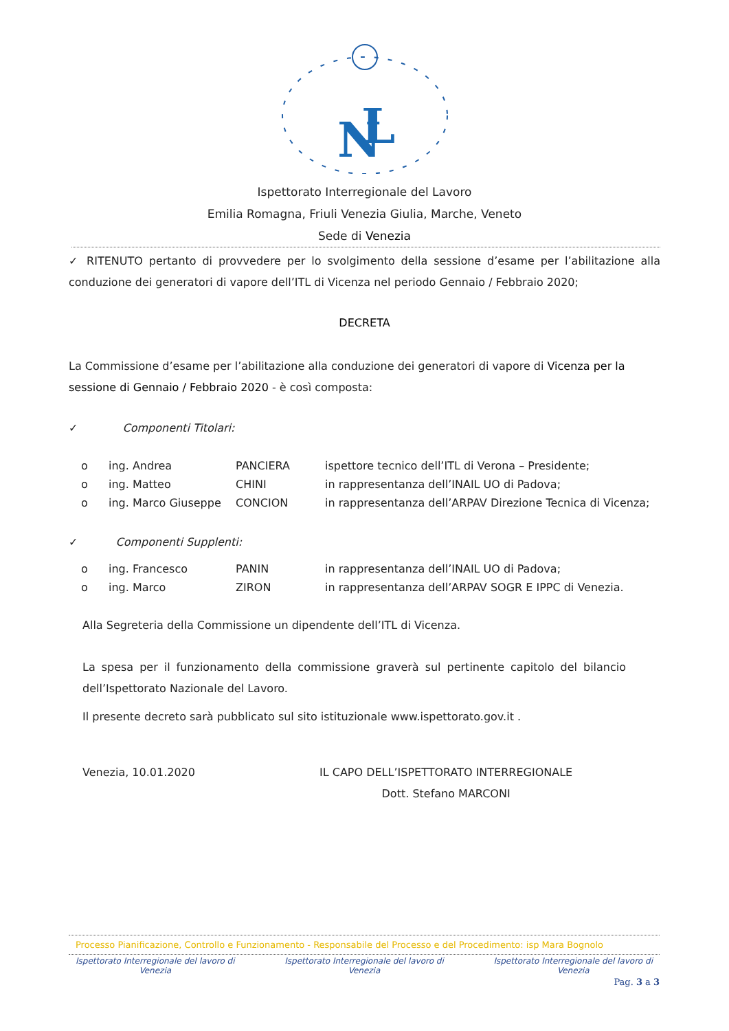N
L
Ispettorato Interregionale del Lavoro
Emilia Romagna, Friuli Venezia Giulia, Marche, Veneto
Sede di Venezia
✓ RITENUTO pertanto di provvedere per lo svolgimento della sessione d’esame per l’abilitazione alla conduzione dei generatori di vapore dell’ITL di Vicenza nel periodo Gennaio / Febbraio 2020;
DECRETA
La Commissione d’esame per l’abilitazione alla conduzione dei generatori di vapore di Vicenza per la sessione di Gennaio / Febbraio 2020 - è così composta:
✓ Componenti Titolari:
| o | ing. Andrea | PANCIERA | ispettore tecnico dell’ITL di Verona – Presidente; |
| o | ing. Matteo | CHINI | in rappresentanza dell’INAIL UO di Padova; |
| o | ing. Marco Giuseppe | CONCION | in rappresentanza dell’ARPAV Direzione Tecnica di Vicenza; |
✓ Componenti Supplenti:
| o | ing. Francesco | PANIN | in rappresentanza dell’INAIL UO di Padova; |
| o | ing. Marco | ZIRON | in rappresentanza dell’ARPAV SOGR E IPPC di Venezia. |
Alla Segreteria della Commissione un dipendente dell’ITL di Vicenza.
La spesa per il funzionamento della commissione graverà sul pertinente capitolo del bilancio dell’Ispettorato Nazionale del Lavoro.
Il presente decreto sarà pubblicato sul sito istituzionale www.ispettorato.gov.it .
Venezia, 10.01.2020 IL CAPO DELL’ISPETTORATO INTERREGIONALE
Dott. Stefano MARCONI
Processo Pianificazione, Controllo e Funzionamento - Responsabile del Processo e del Procedimento: isp Mara Bognolo
Ispettorato Interregionale del lavoro di
Venezia Ispettorato Interregionale del lavoro di
Venezia Ispettorato Interregionale del lavoro di
Venezia
Pag. 3 a 3